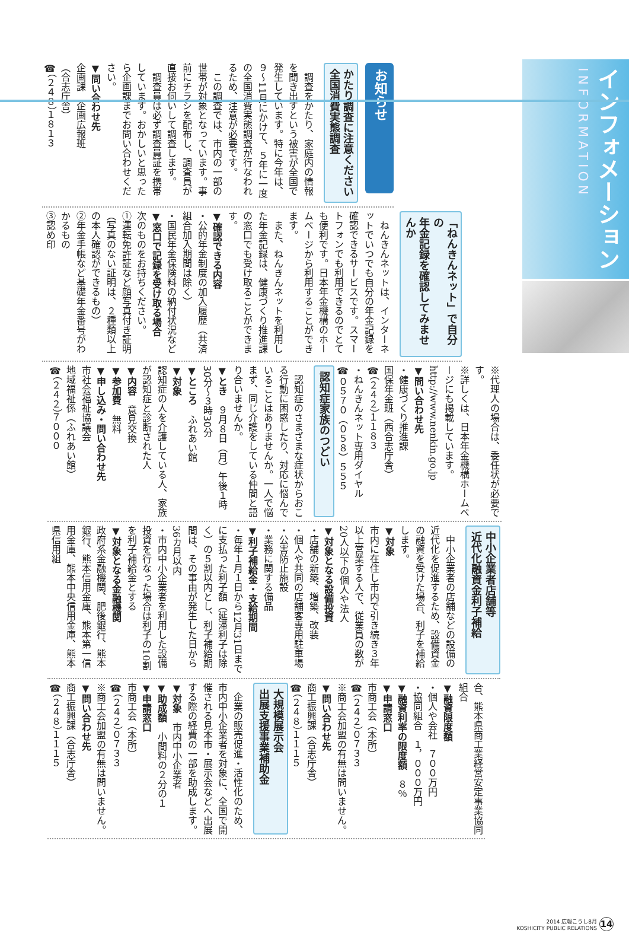インフォメーション INFORMATION
お知らせ
かたり調査に注意ください
全国消費実態調査
　調査をかたり、家庭内の情報を聞き出すという被害が全国で発生しています。特に今年は、９～11月にかけて、５年に一度の全国消費実態調査が行なわれるため、注意が必要です。
　この調査では、市内の一部の世帯が対象となっています。事前にチラシを配布し、調査員が直接お伺いして調査します。
　調査員は必ず調査員証を携帯しています。おかしいと思ったら企画課までお問い合わせください。
▼問い合わせ先
企画課　企画広報班
（合志庁舎）
☎（２４８）１８１３
「ねんきんネット」で自分の
年金記録を確認してみませんか
　ねんきんネットは、インターネットでいつでも自分の年金記録を確認できるサービスです。スマートフォンでも利用できるのでとても便利です。日本年金機構のホームページから利用することができます。
　また、ねんきんネットを利用した年金記録は、健康づくり推進課の窓口でも受け取ることができます。
▼確認できる内容
・公的年金制度の加入履歴（共済組合加入期間は除く）
・国民年金保険料の納付状況など
▼窓口で記録を受け取る場合
次のものをお持ちください。
①運転免許証など顔写真付き証明（写真のない証明は、２種類以上の本人確認ができるもの）
②年金手帳など基礎年金番号がわかるもの
③認め印
※代理人の場合は、委任状が必要です。
※詳しくは、日本年金機構ホームページにも掲載しています。
http://www.nenkin.go.jp
▼問い合わせ先
・健康づくり推進課
国保年金班（西合志庁舎）
☎（２４２）１１８３
・ねんきんネット専用ダイヤル
☎０５７０（０５８）５５５
認知症家族のつどい
　認知症のさまざまな症状からおこる行動に困惑したり、対応に悩んでいることはありませんか。一人で悩まず、同じ介護をしている仲間と語り合いませんか。
▼とき　９月８日（月）午後１時30分～３時30分
▼ところ　ふれあい館
▼対象
認知症の人を介護している人、家族が認知症と診断された人
▼内容　意見交換
▼参加費　無料
▼申し込み・問い合わせ先
市社会福祉協議会
地域福祉係（ふれあい館）
☎（２４２）７０００
中小企業者店舗等
近代化融資金利子補給
　中小企業者の店舗などの設備の近代化を促進するため、設備資金の融資を受けた場合、利子を補給します。
▼対象
市内に在住し市内で引き続き３年以上営業する人で、従業員の数が20人以下の個人や法人
▼対象となる設備投資
・店舗の新築、増築、改装
・個人や共同の店舗客専用駐車場
・公害防止施設
・業務に関する備品
▼利子補給金・支給期間
・毎年１月１日から12月31日までに支払った利子額（延滞利子は除く）の５割以内とし、利子補給期間は、その事由が発生した日から36カ月以内
・市内中小企業者を利用した設備投資を行なった場合は利子の10割を利子補給金とする
▼対象となる金融機関
政府系金融機関、肥後銀行、熊本銀行、熊本信用金庫、熊本第一信用金庫、熊本中央信用金庫、熊本県信用組
合、熊本県商工業経営安定事業協同組合
▼融資限度額
・個人や会社　７００万円
・協同組合　１，０００万円
▼融資利率の限度額　８％
▼申請窓口
市商工会（本所）
☎（２４２）０７３３
※商工会加盟の有無は問いません。
▼問い合わせ先
商工振興課（合志庁舎）
☎（２４８）１１１５
大規模展示会
出展支援事業補助金
　企業の販売促進・活性化のため、市内中小企業者を対象に、全国で開催される見本市・展示会などへ出展する際の経費の一部を助成します。
▼対象　市内中小企業者
▼助成額　小間料の２分の１
▼申請窓口
市商工会（本所）
☎（２４２）０７３３
※商工会加盟の有無は問いません。
▼問い合わせ先
商工振興課（合志庁舎）
☎（２４８）１１１５
2014 広報こうし8月
KOSHICITY PUBLIC RELATIONS
14